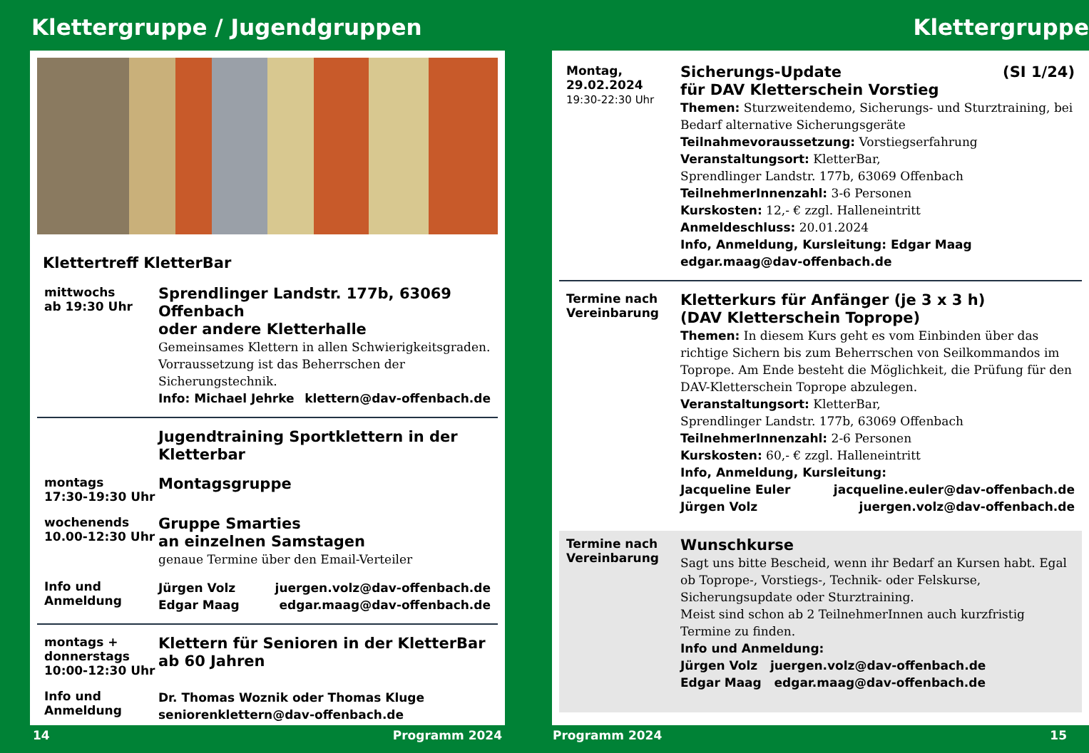Klettergruppe / Jugendgruppen
Klettertreff KletterBar
mittwochs
ab 19:30 Uhr
Sprendlinger Landstr. 177b, 63069 Offenbach
oder andere Kletterhalle
Gemeinsames Klettern in allen Schwierigkeitsgraden. Vorraussetzung ist das Beherrschen der Sicherungstechnik.
Info: Michael Jehrke klettern@dav-offenbach.de
Jugendtraining Sportklettern in der Kletterbar
montags
17:30-19:30 Uhr
Montagsgruppe
wochenends
10.00-12:30 Uhr
Gruppe Smarties
an einzelnen Samstagen
genaue Termine über den Email-Verteiler
Info und
Anmeldung
Jürgen Volz juergen.volz@dav-offenbach.de
Edgar Maag edgar.maag@dav-offenbach.de
montags +
donnerstags
10:00-12:30 Uhr
Klettern für Senioren in der KletterBar
ab 60 Jahren
Info und
Anmeldung
Dr. Thomas Woznik oder Thomas Kluge
seniorenklettern@dav-offenbach.de
14 Programm 2024
Klettergruppe
Montag,
29.02.2024
19:30-22:30 Uhr
Sicherungs-Update
für DAV Kletterschein Vorstieg (SI 1/24)
Themen: Sturzweitendemo, Sicherungs- und Sturztraining, bei Bedarf alternative Sicherungsgeräte
Teilnahmevoraussetzung: Vorstiegserfahrung
Veranstaltungsort: KletterBar,
Sprendlinger Landstr. 177b, 63069 Offenbach
TeilnehmerInnenzahl: 3-6 Personen
Kurskosten: 12,- € zzgl. Halleneintritt
Anmeldeschluss: 20.01.2024
Info, Anmeldung, Kursleitung: Edgar Maag
edgar.maag@dav-offenbach.de
Termine nach
Vereinbarung
Kletterkurs für Anfänger (je 3 x 3 h)
(DAV Kletterschein Toprope)
Themen: In diesem Kurs geht es vom Einbinden über das richtige Sichern bis zum Beherrschen von Seilkommandos im Toprope. Am Ende besteht die Möglichkeit, die Prüfung für den DAV-Kletterschein Toprope abzulegen.
Veranstaltungsort: KletterBar,
Sprendlinger Landstr. 177b, 63069 Offenbach
TeilnehmerInnenzahl: 2-6 Personen
Kurskosten: 60,- € zzgl. Halleneintritt
Info, Anmeldung, Kursleitung:
Jacqueline Euler jacqueline.euler@dav-offenbach.de
Jürgen Volz juergen.volz@dav-offenbach.de
Termine nach
Vereinbarung
Wunschkurse
Sagt uns bitte Bescheid, wenn ihr Bedarf an Kursen habt. Egal ob Toprope-, Vorstiegs-, Technik- oder Felskurse, Sicherungsupdate oder Sturztraining.
Meist sind schon ab 2 TeilnehmerInnen auch kurzfristig Termine zu finden.
Info und Anmeldung:
Jürgen Volz juergen.volz@dav-offenbach.de
Edgar Maag edgar.maag@dav-offenbach.de
Programm 2024 15